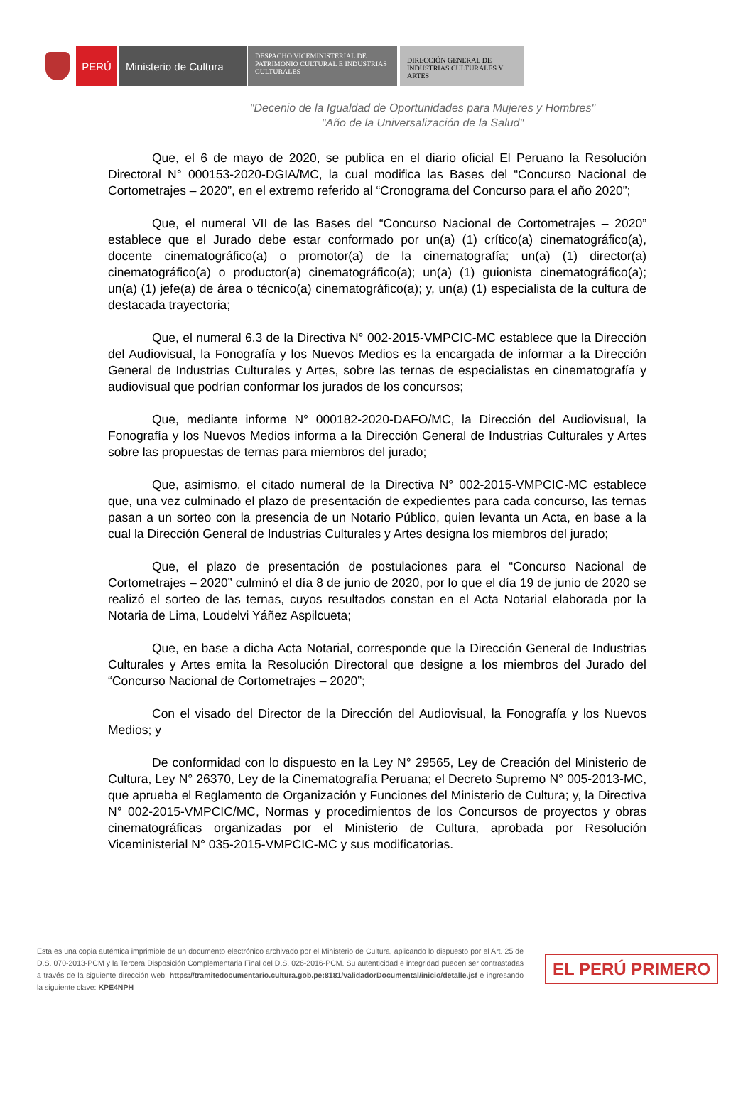PERÚ Ministerio de Cultura
DESPACHO VICEMINISTERIAL DE PATRIMONIO CULTURAL E INDUSTRIAS CULTURALES
DIRECCIÓN GENERAL DE INDUSTRIAS CULTURALES Y ARTES
"Decenio de la Igualdad de Oportunidades para Mujeres y Hombres"
"Año de la Universalización de la Salud"
Que, el 6 de mayo de 2020, se publica en el diario oficial El Peruano la Resolución Directoral N° 000153-2020-DGIA/MC, la cual modifica las Bases del “Concurso Nacional de Cortometrajes – 2020”, en el extremo referido al “Cronograma del Concurso para el año 2020”;
Que, el numeral VII de las Bases del “Concurso Nacional de Cortometrajes – 2020” establece que el Jurado debe estar conformado por un(a) (1) crítico(a) cinematográfico(a), docente cinematográfico(a) o promotor(a) de la cinematografía; un(a) (1) director(a) cinematográfico(a) o productor(a) cinematográfico(a); un(a) (1) guionista cinematográfico(a); un(a) (1) jefe(a) de área o técnico(a) cinematográfico(a); y, un(a) (1) especialista de la cultura de destacada trayectoria;
Que, el numeral 6.3 de la Directiva N° 002-2015-VMPCIC-MC establece que la Dirección del Audiovisual, la Fonografía y los Nuevos Medios es la encargada de informar a la Dirección General de Industrias Culturales y Artes, sobre las ternas de especialistas en cinematografía y audiovisual que podrían conformar los jurados de los concursos;
Que, mediante informe N° 000182-2020-DAFO/MC, la Dirección del Audiovisual, la Fonografía y los Nuevos Medios informa a la Dirección General de Industrias Culturales y Artes sobre las propuestas de ternas para miembros del jurado;
Que, asimismo, el citado numeral de la Directiva N° 002-2015-VMPCIC-MC establece que, una vez culminado el plazo de presentación de expedientes para cada concurso, las ternas pasan a un sorteo con la presencia de un Notario Público, quien levanta un Acta, en base a la cual la Dirección General de Industrias Culturales y Artes designa los miembros del jurado;
Que, el plazo de presentación de postulaciones para el “Concurso Nacional de Cortometrajes – 2020” culminó el día 8 de junio de 2020, por lo que el día 19 de junio de 2020 se realizó el sorteo de las ternas, cuyos resultados constan en el Acta Notarial elaborada por la Notaria de Lima, Loudelvi Yáñez Aspilcueta;
Que, en base a dicha Acta Notarial, corresponde que la Dirección General de Industrias Culturales y Artes emita la Resolución Directoral que designe a los miembros del Jurado del “Concurso Nacional de Cortometrajes – 2020”;
Con el visado del Director de la Dirección del Audiovisual, la Fonografía y los Nuevos Medios; y
De conformidad con lo dispuesto en la Ley N° 29565, Ley de Creación del Ministerio de Cultura, Ley N° 26370, Ley de la Cinematografía Peruana; el Decreto Supremo N° 005-2013-MC, que aprueba el Reglamento de Organización y Funciones del Ministerio de Cultura; y, la Directiva N° 002-2015-VMPCIC/MC, Normas y procedimientos de los Concursos de proyectos y obras cinematográficas organizadas por el Ministerio de Cultura, aprobada por Resolución Viceministerial N° 035-2015-VMPCIC-MC y sus modificatorias.
Esta es una copia auténtica imprimible de un documento electrónico archivado por el Ministerio de Cultura, aplicando lo dispuesto por el Art. 25 de D.S. 070-2013-PCM y la Tercera Disposición Complementaria Final del D.S. 026-2016-PCM. Su autenticidad e integridad pueden ser contrastadas a través de la siguiente dirección web: https://tramitedocumentario.cultura.gob.pe:8181/validadorDocumental/inicio/detalle.jsf e ingresando la siguiente clave: KPE4NPH
EL PERÚ PRIMERO